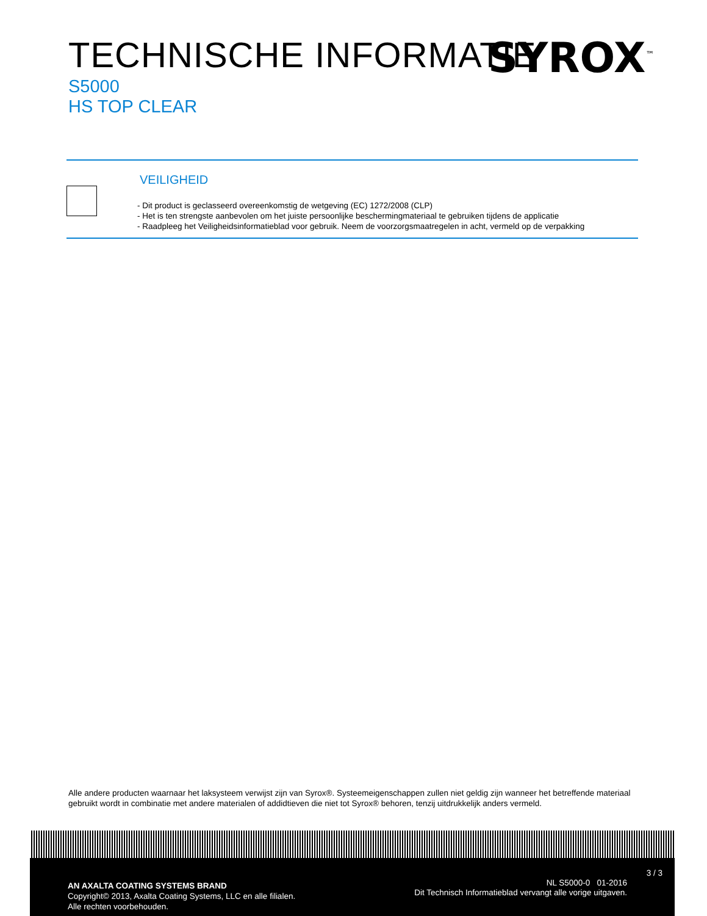TECHNISCHE INFORMATIE
SYROX<sup>™</sup>
S5000
HS TOP CLEAR
VEILIGHEID
- Dit product is geclasseerd overeenkomstig de wetgeving (EC) 1272/2008 (CLP)
- Het is ten strengste aanbevolen om het juiste persoonlijke beschermingmateriaal te gebruiken tijdens de applicatie
- Raadpleeg het Veiligheidsinformatieblad voor gebruik. Neem de voorzorgsmaatregelen in acht, vermeld op de verpakking
Alle andere producten waarnaar het laksysteem verwijst zijn van Syrox®. Systeemeigenschappen zullen niet geldig zijn wanneer het betreffende materiaal gebruikt wordt in combinatie met andere materialen of addidtieven die niet tot Syrox® behoren, tenzij uitdrukkelijk anders vermeld.
3 / 3
AN AXALTA COATING SYSTEMS BRAND
Copyright© 2013, Axalta Coating Systems, LLC en alle filialen.
Alle rechten voorbehouden.
NL S5000-0 01-2016
Dit Technisch Informatieblad vervangt alle vorige uitgaven.